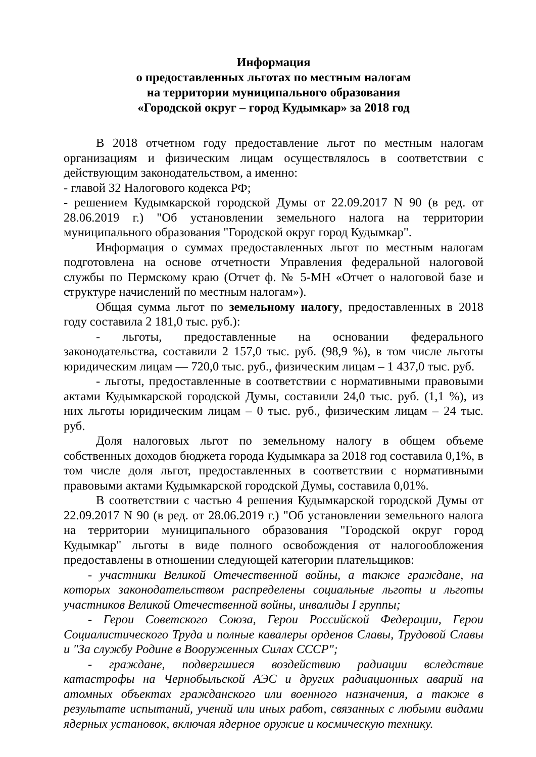Информация
о предоставленных льготах по местным налогам
на территории муниципального образования
«Городской округ – город Кудымкар» за 2018 год
В 2018 отчетном году предоставление льгот по местным налогам организациям и физическим лицам осуществлялось в соответствии с действующим законодательством, а именно:
- главой 32 Налогового кодекса РФ;
- решением Кудымкарской городской Думы от 22.09.2017 N 90 (в ред. от 28.06.2019 г.) "Об установлении земельного налога на территории муниципального образования "Городской округ город Кудымкар".
Информация о суммах предоставленных льгот по местным налогам подготовлена на основе отчетности Управления федеральной налоговой службы по Пермскому краю (Отчет ф. № 5-МН «Отчет о налоговой базе и структуре начислений по местным налогам»).
Общая сумма льгот по земельному налогу, предоставленных в 2018 году составила 2 181,0 тыс. руб.):
- льготы, предоставленные на основании федерального законодательства, составили 2 157,0 тыс. руб. (98,9 %), в том числе льготы юридическим лицам — 720,0 тыс. руб., физическим лицам – 1 437,0 тыс. руб.
- льготы, предоставленные в соответствии с нормативными правовыми актами Кудымкарской городской Думы, составили 24,0 тыс. руб. (1,1 %), из них льготы юридическим лицам – 0 тыс. руб., физическим лицам – 24 тыс. руб.
Доля налоговых льгот по земельному налогу в общем объеме собственных доходов бюджета города Кудымкара за 2018 год составила 0,1%, в том числе доля льгот, предоставленных в соответствии с нормативными правовыми актами Кудымкарской городской Думы, составила 0,01%.
В соответствии с частью 4 решения Кудымкарской городской Думы от 22.09.2017 N 90 (в ред. от 28.06.2019 г.) "Об установлении земельного налога на территории муниципального образования "Городской округ город Кудымкар" льготы в виде полного освобождения от налогообложения предоставлены в отношении следующей категории плательщиков:
- участники Великой Отечественной войны, а также граждане, на которых законодательством распределены социальные льготы и льготы участников Великой Отечественной войны, инвалиды I группы;
- Герои Советского Союза, Герои Российской Федерации, Герои Социалистического Труда и полные кавалеры орденов Славы, Трудовой Славы и "За службу Родине в Вооруженных Силах СССР";
- граждане, подвергшиеся воздействию радиации вследствие катастрофы на Чернобыльской АЭС и других радиационных аварий на атомных объектах гражданского или военного назначения, а также в результате испытаний, учений или иных работ, связанных с любыми видами ядерных установок, включая ядерное оружие и космическую технику.